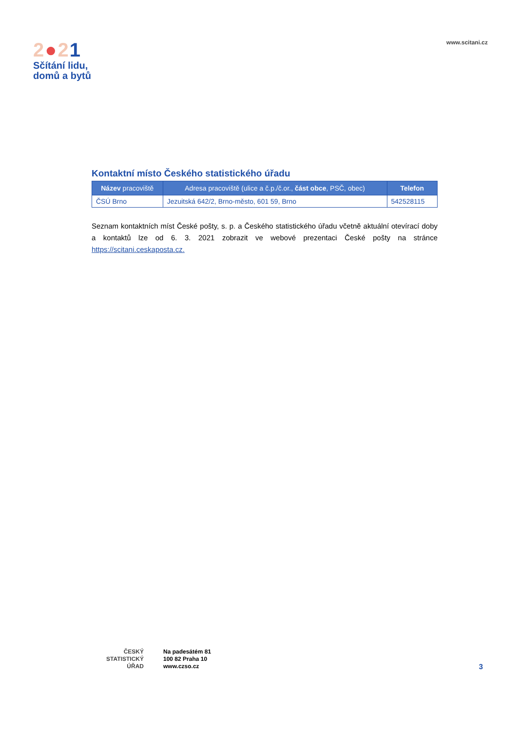2●21
Sčítání lidu,
domů a bytů
www.scitani.cz
Kontaktní místo Českého statistického úřadu
| Název pracoviště | Adresa pracoviště (ulice a č.p./č.or., část obce , PSČ, obec) | Telefon |
| --- | --- | --- |
| ČSÚ Brno | Jezuitská 642/2, Brno-město, 601 59, Brno | 542528115 |
Seznam kontaktních míst České pošty, s. p. a Českého statistického úřadu včetně aktuální otevírací doby a kontaktů lze od 6. 3. 2021 zobrazit ve webové prezentaci České pošty na stránce https://scitani.ceskaposta.cz.
ČESKÝ
STATISTICKÝ
ÚŘAD
Na padesátém 81
100 82 Praha 10
www.czso.cz
3